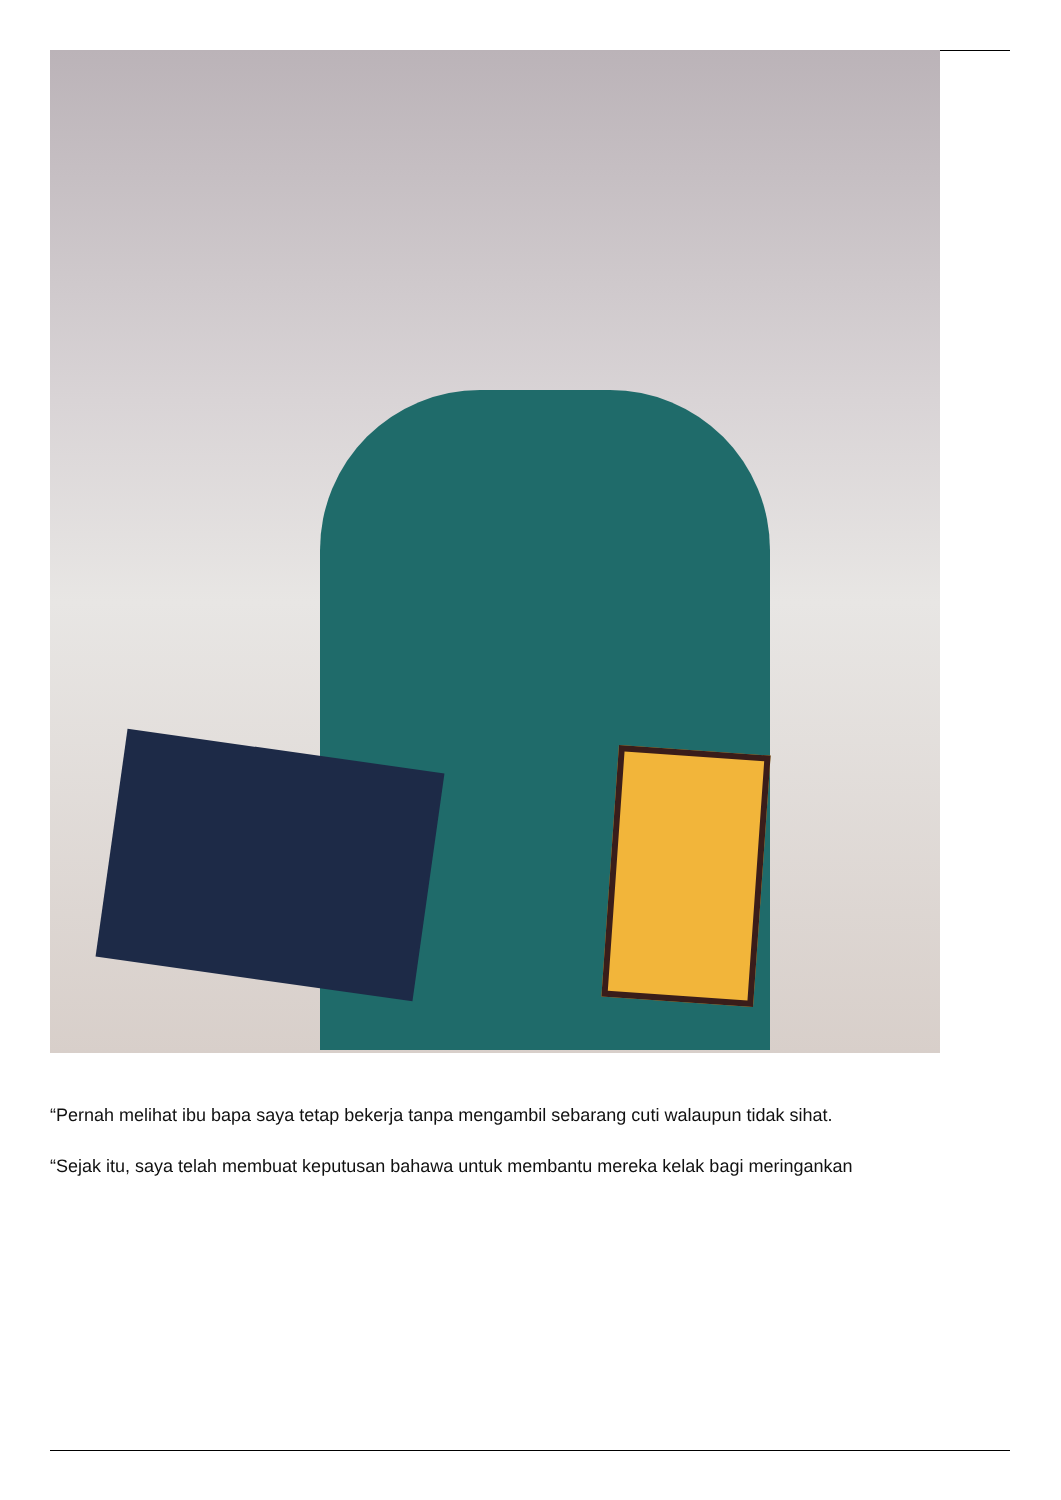“Pernah melihat ibu bapa saya tetap bekerja tanpa mengambil sebarang cuti walaupun tidak sihat.
“Sejak itu, saya telah membuat keputusan bahawa untuk membantu mereka kelak bagi meringankan